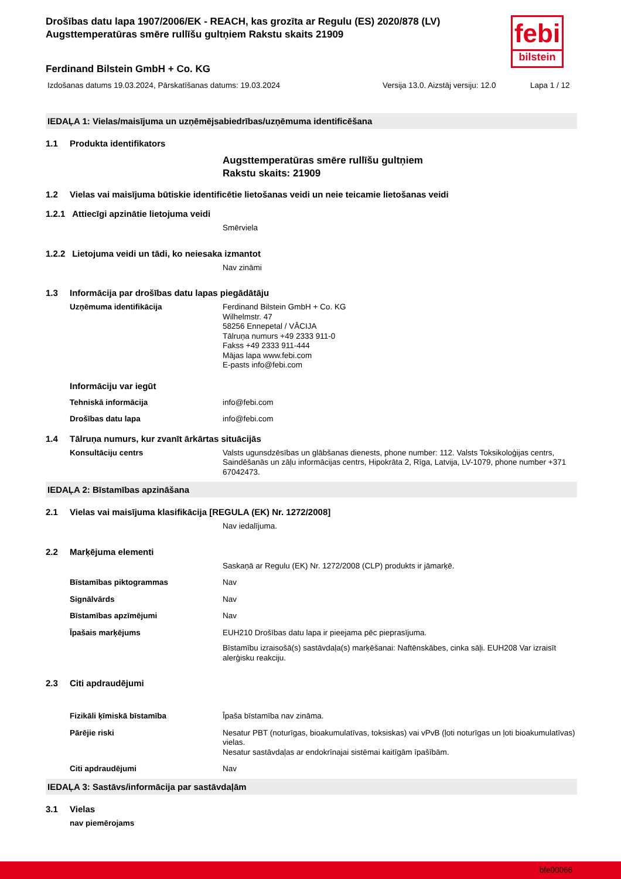febi
bilstein
Drošības datu lapa 1907/2006/EK - REACH, kas grozīta ar Regulu (ES) 2020/878 (LV)
Augsttemperatūras smēre rullīšu gultņiem Rakstu skaits 21909
Ferdinand Bilstein GmbH + Co. KG
Izdošanas datums 19.03.2024, Pārskatīšanas datums: 19.03.2024 Versija 13.0. Aizstāj versiju: 12.0 Lapa 1 / 12
IEDAĻA 1: Vielas/maisījuma un uzņēmējsabiedrības/uzņēmuma identificēšana
1.1 Produkta identifikators
Augsttemperatūras smēre rullīšu gultņiem
Rakstu skaits: 21909
1.2 Vielas vai maisījuma būtiskie identificētie lietošanas veidi un neie teicamie lietošanas veidi
1.2.1 Attiecīgi apzinātie lietojuma veidi
Smērviela
1.2.2 Lietojuma veidi un tādi, ko neiesaka izmantot
Nav zināmi
1.3 Informācija par drošības datu lapas piegādātāju
Uzņēmuma identifikācija Ferdinand Bilstein GmbH + Co. KG
Wilhelmstr. 47
58256 Ennepetal / VĀCIJA
Tālruņa numurs +49 2333 911-0
Fakss +49 2333 911-444
Mājas lapa www.febi.com
E-pasts info@febi.com
Informāciju var iegūt
Tehniskā informācija info@febi.com
Drošības datu lapa info@febi.com
1.4 Tālruņa numurs, kur zvanīt ārkārtas situācijās
Konsultāciju centrs Valsts ugunsdzēsības un glābšanas dienests, phone number: 112. Valsts Toksikoloģijas centrs, Saindēšanās un zāļu informācijas centrs, Hipokrāta 2, Rīga, Latvija, LV-1079, phone number +371 67042473.
IEDAĻA 2: Bīstamības apzināšana
2.1 Vielas vai maisījuma klasifikācija [REGULA (EK) Nr. 1272/2008]
Nav iedalījuma.
2.2 Marķējuma elementi
Saskaņā ar Regulu (EK) Nr. 1272/2008 (CLP) produkts ir jāmarķē.
Bīstamības piktogrammas Nav
Signālvārds Nav
Bīstamības apzīmējumi Nav
Īpašais marķējums EUH210 Drošības datu lapa ir pieejama pēc pieprasījuma.
Bīstamību izraisošā(s) sastāvdaļa(s) marķēšanai: Naftēnskābes, cinka sāļi. EUH208 Var izraisīt alerģisku reakciju.
2.3 Citi apdraudējumi
Fizikāli ķīmiskā bīstamība Īpaša bīstamība nav zināma.
Pārējie riski Nesatur PBT (noturīgas, bioakumulatīvas, toksiskas) vai vPvB (ļoti noturīgas un ļoti bioakumulatīvas) vielas.
Nesatur sastāvdaļas ar endokrīnajai sistēmai kaitīgām īpašībām.
Citi apdraudējumi Nav
IEDAĻA 3: Sastāvs/informācija par sastāvdaļām
3.1 Vielas
nav piemērojams
bfe00066